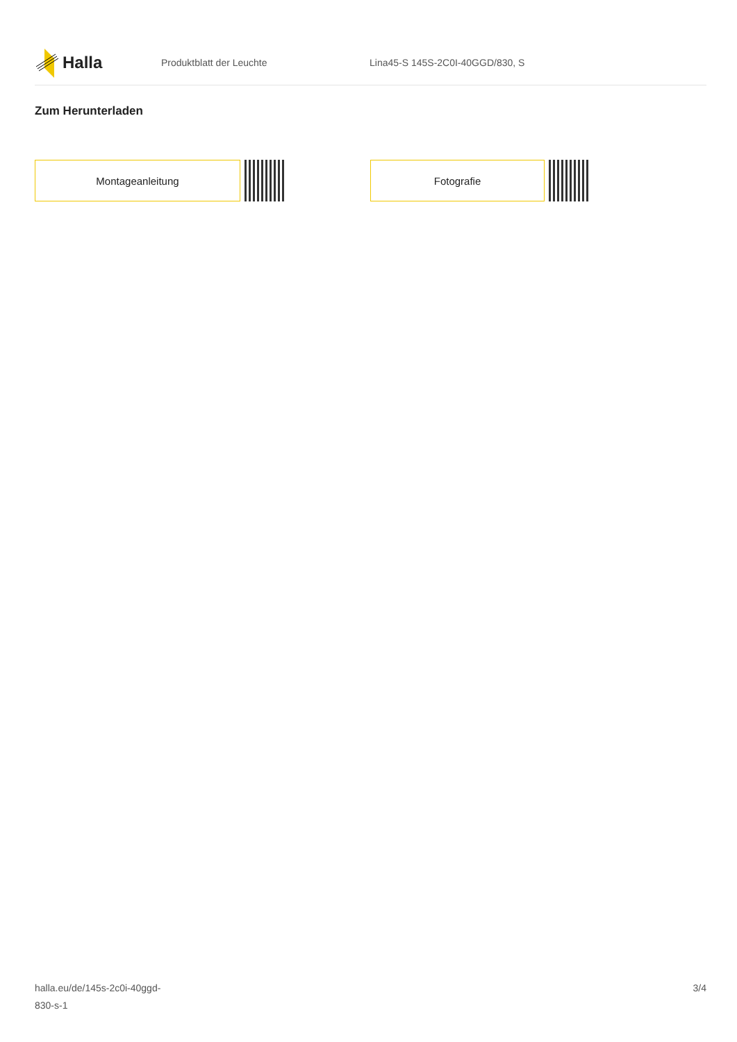Halla
Produktblatt der Leuchte
Lina45-S 145S-2C0I-40GGD/830, S
Zum Herunterladen
Montageanleitung Fotografie
halla.eu/de/145s-2c0i-40ggd-
830-s-1
3/4